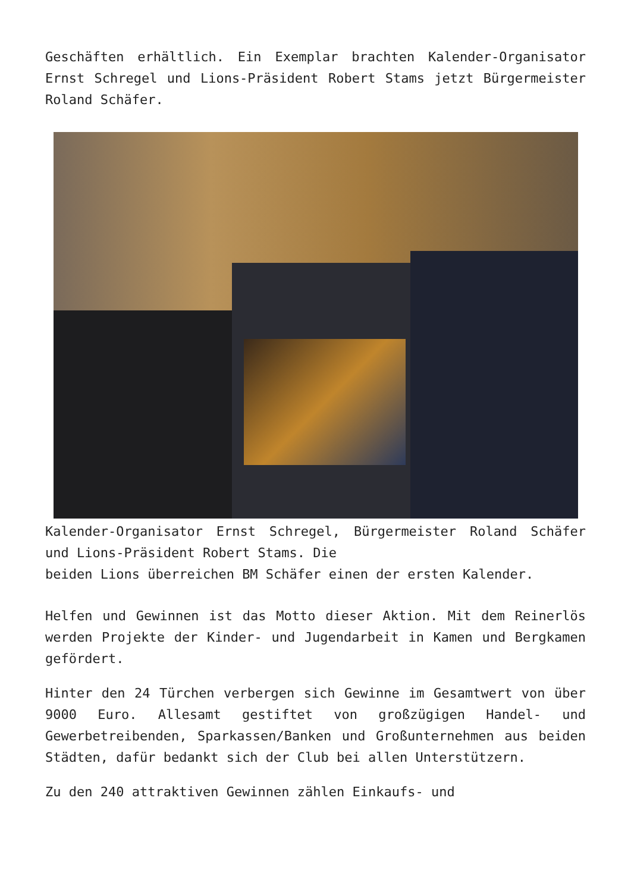Geschäften erhältlich. Ein Exemplar brachten Kalender-Organisator Ernst Schregel und Lions-Präsident Robert Stams jetzt Bürgermeister Roland Schäfer.
Kalender-Organisator Ernst Schregel, Bürgermeister Roland Schäfer und Lions-Präsident Robert Stams. Die
beiden Lions überreichen BM Schäfer einen der ersten Kalender.
Helfen und Gewinnen ist das Motto dieser Aktion. Mit dem Reinerlös werden Projekte der Kinder- und Jugendarbeit in Kamen und Bergkamen gefördert.
Hinter den 24 Türchen verbergen sich Gewinne im Gesamtwert von über 9000 Euro. Allesamt gestiftet von großzügigen Handel- und Gewerbetreibenden, Sparkassen/Banken und Großunternehmen aus beiden Städten, dafür bedankt sich der Club bei allen Unterstützern.
Zu den 240 attraktiven Gewinnen zählen Einkaufs- und